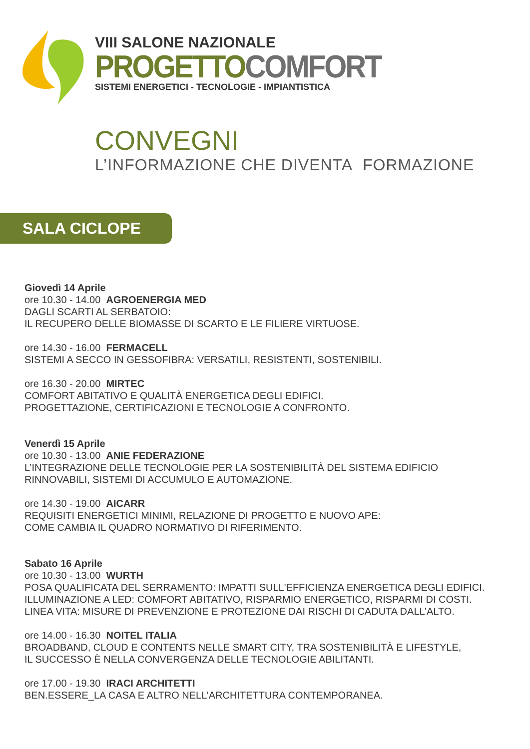VIII SALONE NAZIONALE
PROGETTO COMFORT
SISTEMI ENERGETICI - TECNOLOGIE - IMPIANTISTICA
CONVEGNI
L’INFORMAZIONE CHE DIVENTA FORMAZIONE
SALA CICLOPE
Giovedì 14 Aprile
ore 10.30 - 14.00 AGROENERGIA MED
DAGLI SCARTI AL SERBATOIO:
IL RECUPERO DELLE BIOMASSE DI SCARTO E LE FILIERE VIRTUOSE.
ore 14.30 - 16.00 FERMACELL
SISTEMI A SECCO IN GESSOFIBRA: VERSATILI, RESISTENTI, SOSTENIBILI.
ore 16.30 - 20.00 MIRTEC
COMFORT ABITATIVO E QUALITÀ ENERGETICA DEGLI EDIFICI.
PROGETTAZIONE, CERTIFICAZIONI E TECNOLOGIE A CONFRONTO.
Venerdì 15 Aprile
ore 10.30 - 13.00 ANIE FEDERAZIONE
L’INTEGRAZIONE DELLE TECNOLOGIE PER LA SOSTENIBILITÀ DEL SISTEMA EDIFICIO
RINNOVABILI, SISTEMI DI ACCUMULO E AUTOMAZIONE.
ore 14.30 - 19.00 AICARR
REQUISITI ENERGETICI MINIMI, RELAZIONE DI PROGETTO E NUOVO APE:
COME CAMBIA IL QUADRO NORMATIVO DI RIFERIMENTO.
Sabato 16 Aprile
ore 10.30 - 13.00 WURTH
POSA QUALIFICATA DEL SERRAMENTO: IMPATTI SULL'EFFICIENZA ENERGETICA DEGLI EDIFICI.
ILLUMINAZIONE A LED: COMFORT ABITATIVO, RISPARMIO ENERGETICO, RISPARMI DI COSTI.
LINEA VITA: MISURE DI PREVENZIONE E PROTEZIONE DAI RISCHI DI CADUTA DALL’ALTO.
ore 14.00 - 16.30 NOITEL ITALIA
BROADBAND, CLOUD E CONTENTS NELLE SMART CITY, TRA SOSTENIBILITÀ E LIFESTYLE,
IL SUCCESSO È NELLA CONVERGENZA DELLE TECNOLOGIE ABILITANTI.
ore 17.00 - 19.30 IRACI ARCHITETTI
BEN.ESSERE_LA CASA E ALTRO NELL’ARCHITETTURA CONTEMPORANEA.